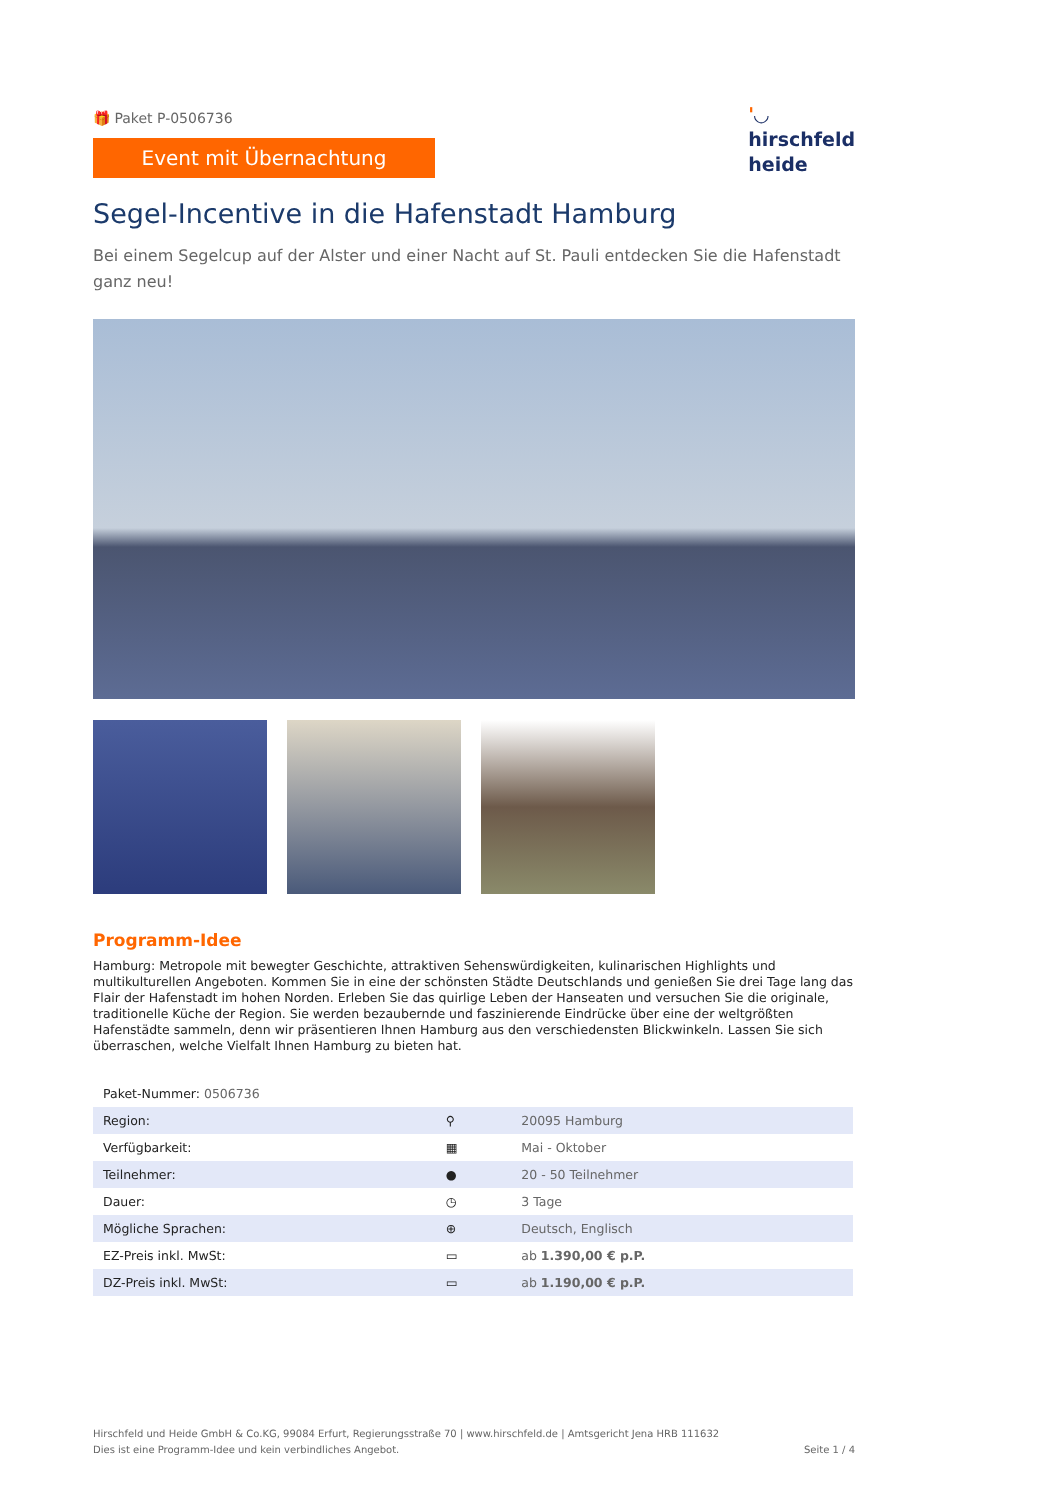🎁 Paket P-0506736
Event mit Übernachtung
'◡
hirschfeld
heide
Segel-Incentive in die Hafenstadt Hamburg
Bei einem Segelcup auf der Alster und einer Nacht auf St. Pauli entdecken Sie die Hafenstadt ganz neu!
Programm-Idee
Hamburg: Metropole mit bewegter Geschichte, attraktiven Sehenswürdigkeiten, kulinarischen Highlights und multikulturellen Angeboten. Kommen Sie in eine der schönsten Städte Deutschlands und genießen Sie drei Tage lang das Flair der Hafenstadt im hohen Norden. Erleben Sie das quirlige Leben der Hanseaten und versuchen Sie die originale, traditionelle Küche der Region. Sie werden bezaubernde und faszinierende Eindrücke über eine der weltgrößten Hafenstädte sammeln, denn wir präsentieren Ihnen Hamburg aus den verschiedensten Blickwinkeln. Lassen Sie sich überraschen, welche Vielfalt Ihnen Hamburg zu bieten hat.
| Paket-Nummer: 0506736 | | |
| Region: | ⚲ | 20095 Hamburg |
| Verfügbarkeit: | ▦ | Mai - Oktober |
| Teilnehmer: | ● | 20 - 50 Teilnehmer |
| Dauer: | ◷ | 3 Tage |
| Mögliche Sprachen: | ⊕ | Deutsch, Englisch |
| EZ-Preis inkl. MwSt: | ▭ | ab 1.390,00 € p.P. |
| DZ-Preis inkl. MwSt: | ▭ | ab 1.190,00 € p.P. |
Hirschfeld und Heide GmbH & Co.KG, 99084 Erfurt, Regierungsstraße 70 | www.hirschfeld.de | Amtsgericht Jena HRB 111632
Dies ist eine Programm-Idee und kein verbindliches Angebot.
Seite 1 / 4